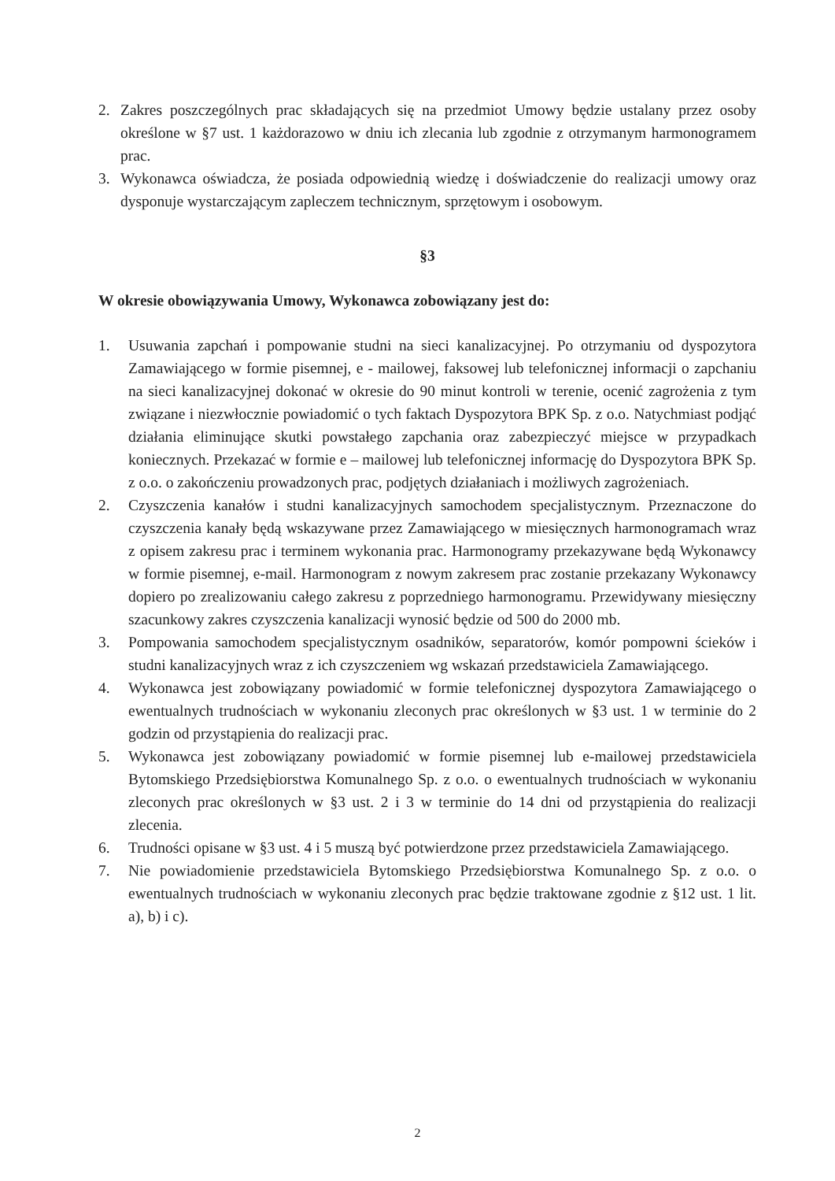2. Zakres poszczególnych prac składających się na przedmiot Umowy będzie ustalany przez osoby określone w §7 ust. 1 każdorazowo w dniu ich zlecania lub zgodnie z otrzymanym harmonogramem prac.
3. Wykonawca oświadcza, że posiada odpowiednią wiedzę i doświadczenie do realizacji umowy oraz dysponuje wystarczającym zapleczem technicznym, sprzętowym i osobowym.
§3
W okresie obowiązywania Umowy, Wykonawca zobowiązany jest do:
1. Usuwania zapchań i pompowanie studni na sieci kanalizacyjnej. Po otrzymaniu od dyspozytora Zamawiającego w formie pisemnej, e - mailowej, faksowej lub telefonicznej informacji o zapchaniu na sieci kanalizacyjnej dokonać w okresie do 90 minut kontroli w terenie, ocenić zagrożenia z tym związane i niezwłocznie powiadomić o tych faktach Dyspozytora BPK Sp. z o.o. Natychmiast podjąć działania eliminujące skutki powstałego zapchania oraz zabezpieczyć miejsce w przypadkach koniecznych. Przekazać w formie e – mailowej lub telefonicznej informację do Dyspozytora BPK Sp. z o.o. o zakończeniu prowadzonych prac, podjętych działaniach i możliwych zagrożeniach.
2. Czyszczenia kanałów i studni kanalizacyjnych samochodem specjalistycznym. Przeznaczone do czyszczenia kanały będą wskazywane przez Zamawiającego w miesięcznych harmonogramach wraz z opisem zakresu prac i terminem wykonania prac. Harmonogramy przekazywane będą Wykonawcy w formie pisemnej, e-mail. Harmonogram z nowym zakresem prac zostanie przekazany Wykonawcy dopiero po zrealizowaniu całego zakresu z poprzedniego harmonogramu. Przewidywany miesięczny szacunkowy zakres czyszczenia kanalizacji wynosić będzie od 500 do 2000 mb.
3. Pompowania samochodem specjalistycznym osadników, separatorów, komór pompowni ścieków i studni kanalizacyjnych wraz z ich czyszczeniem wg wskazań przedstawiciela Zamawiającego.
4. Wykonawca jest zobowiązany powiadomić w formie telefonicznej dyspozytora Zamawiającego o ewentualnych trudnościach w wykonaniu zleconych prac określonych w §3 ust. 1 w terminie do 2 godzin od przystąpienia do realizacji prac.
5. Wykonawca jest zobowiązany powiadomić w formie pisemnej lub e-mailowej przedstawiciela Bytomskiego Przedsiębiorstwa Komunalnego Sp. z o.o. o ewentualnych trudnościach w wykonaniu zleconych prac określonych w §3 ust. 2 i 3 w terminie do 14 dni od przystąpienia do realizacji zlecenia.
6. Trudności opisane w §3 ust. 4 i 5 muszą być potwierdzone przez przedstawiciela Zamawiającego.
7. Nie powiadomienie przedstawiciela Bytomskiego Przedsiębiorstwa Komunalnego Sp. z o.o. o ewentualnych trudnościach w wykonaniu zleconych prac będzie traktowane zgodnie z §12 ust. 1 lit. a), b) i c).
2